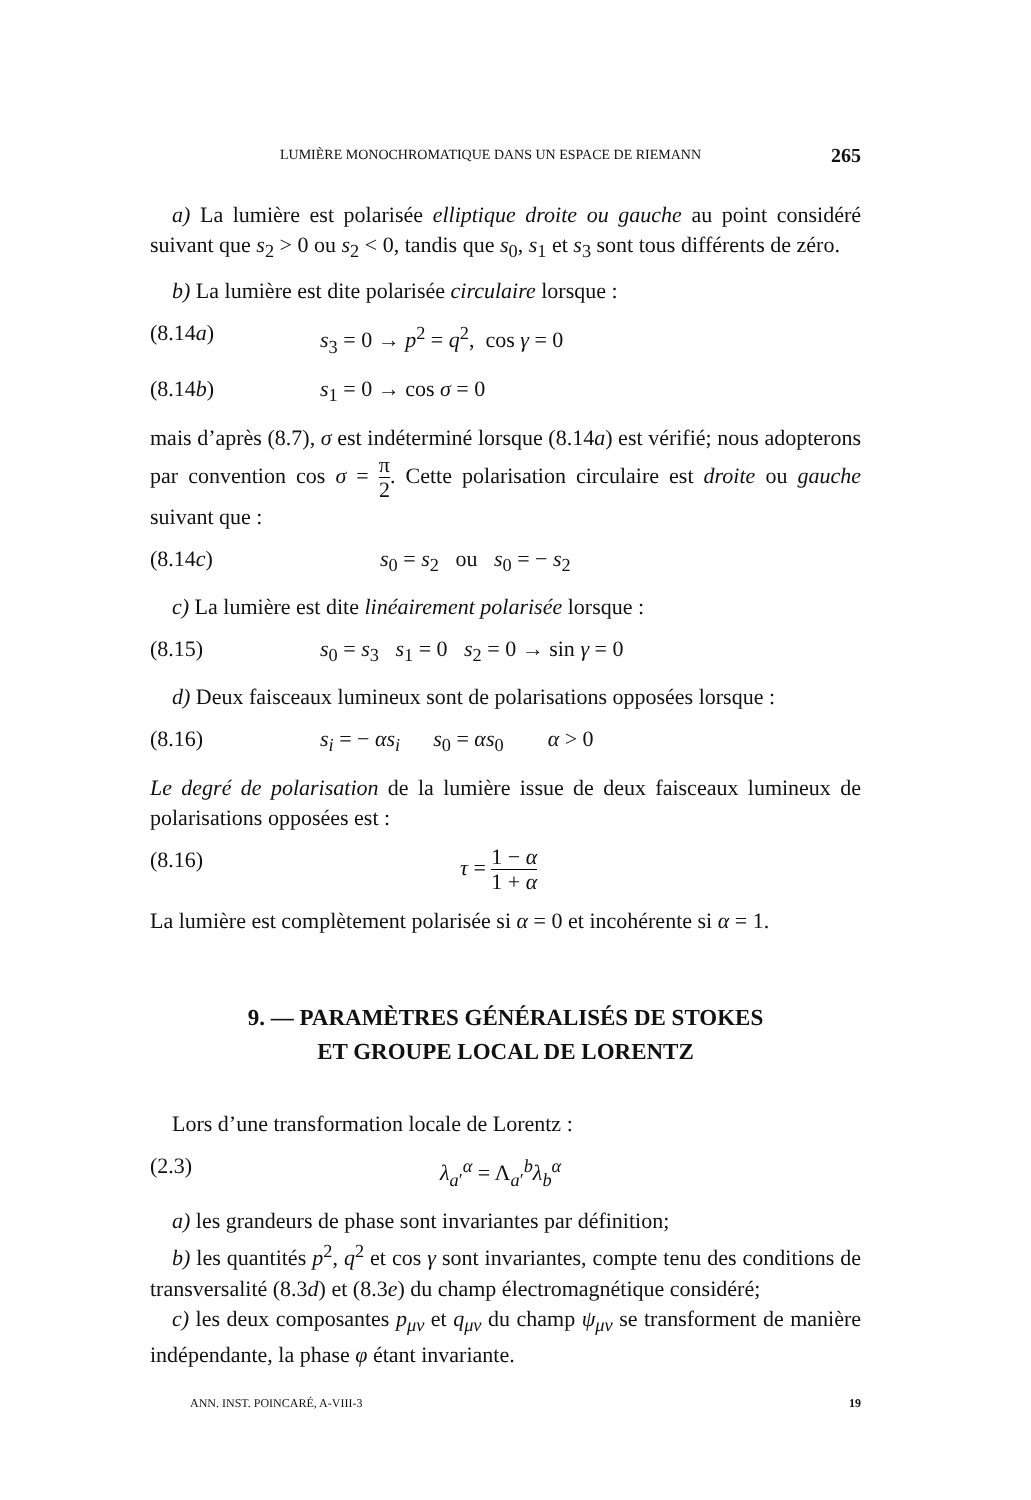LUMIÈRE MONOCHROMATIQUE DANS UN ESPACE DE RIEMANN 265
a) La lumière est polarisée elliptique droite ou gauche au point considéré suivant que s<sub>2</sub> > 0 ou s<sub>2</sub> < 0, tandis que s<sub>0</sub>, s<sub>1</sub> et s<sub>3</sub> sont tous différents de zéro.
b) La lumière est dite polarisée circulaire lorsque :
(8.14a) s<sub>3</sub> = 0 → p<sup>2</sup> = q<sup>2</sup>, cos γ = 0
(8.14b) s<sub>1</sub> = 0 → cos σ = 0
mais d’après (8.7), σ est indéterminé lorsque (8.14a) est vérifié; nous adopterons par convention cos σ = π 2. Cette polarisation circulaire est droite ou gauche suivant que :
(8.14c) s<sub>0</sub> = s<sub>2</sub> ou s<sub>0</sub> = − s<sub>2</sub>
c) La lumière est dite linéairement polarisée lorsque :
(8.15) s<sub>0</sub> = s<sub>3</sub> s<sub>1</sub> = 0 s<sub>2</sub> = 0 → sin γ = 0
d) Deux faisceaux lumineux sont de polarisations opposées lorsque :
(8.16) s<sub>i</sub> = − αs<sub>i</sub> s<sub>0</sub> = αs<sub>0</sub> α > 0
Le degré de polarisation de la lumière issue de deux faisceaux lumineux de polarisations opposées est :
(8.16) τ = 1 − α 1 + α
La lumière est complètement polarisée si α = 0 et incohérente si α = 1.
9. — PARAMÈTRES GÉNÉRALISÉS DE STOKES
ET GROUPE LOCAL DE LORENTZ
Lors d’une transformation locale de Lorentz :
(2.3) λ<sub>a′</sub><sup>α</sup> = Λ<sub>a′</sub><sup>b</sup>λ<sub>b</sub><sup>α</sup>
a) les grandeurs de phase sont invariantes par définition;
b) les quantités p<sup>2</sup>, q<sup>2</sup> et cos γ sont invariantes, compte tenu des conditions de transversalité (8.3d) et (8.3e) du champ électromagnétique considéré;
c) les deux composantes p<sub>μν</sub> et q<sub>μν</sub> du champ ψ<sub>μν</sub> se transforment de manière indépendante, la phase φ étant invariante.
ANN. INST. POINCARÉ, A-VIII-3 19